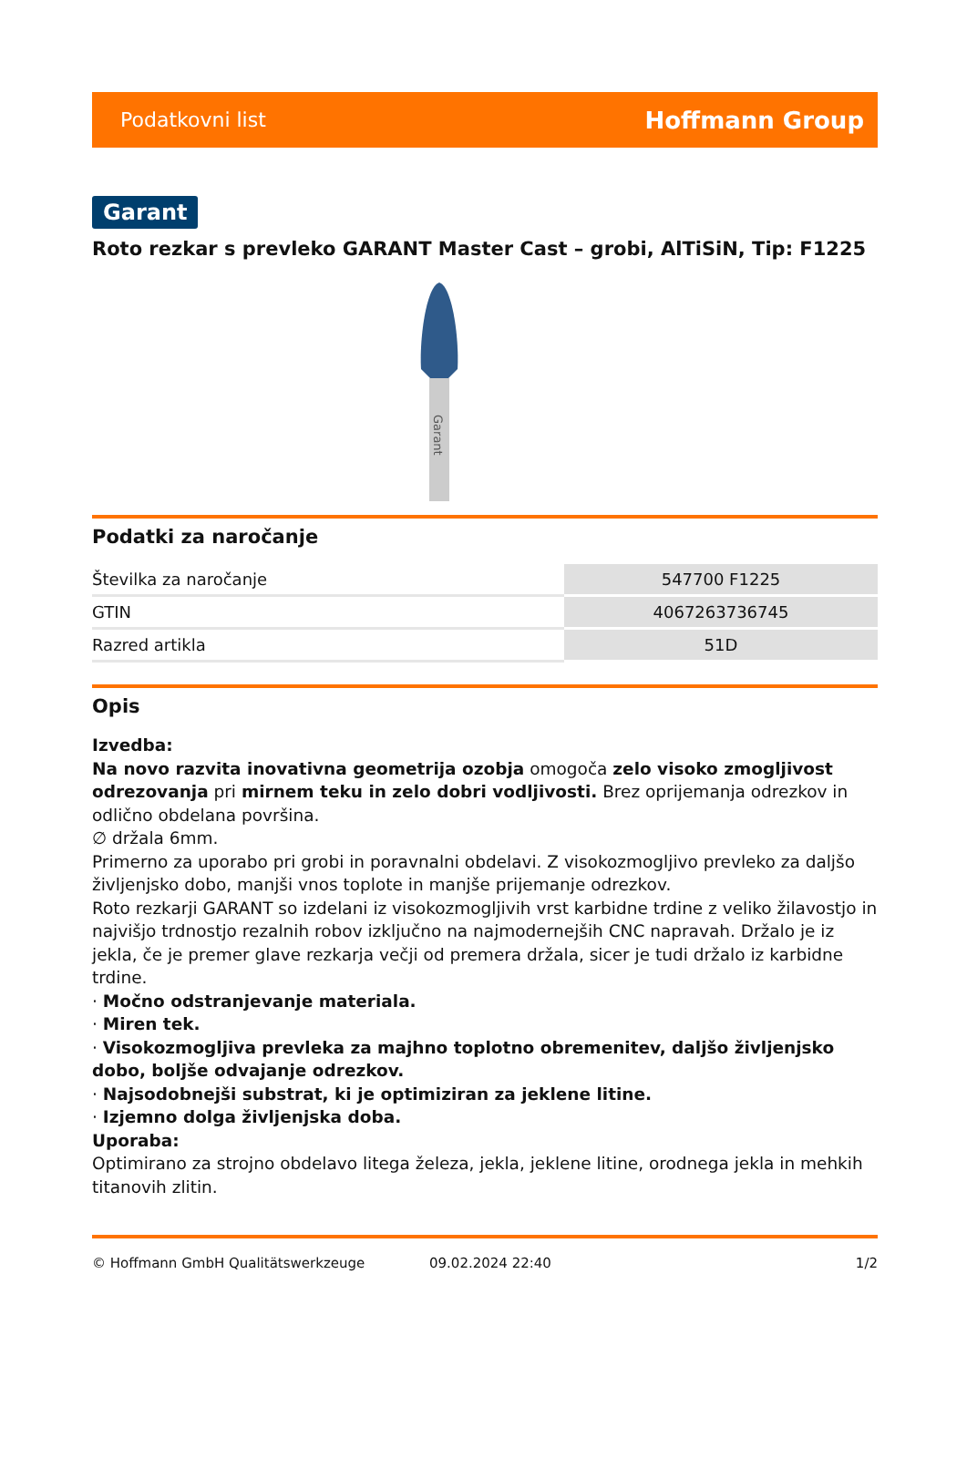Podatkovni list Hoffmann Group
Garant
Roto rezkar s prevleko GARANT Master Cast – grobi, AlTiSiN, Tip: F1225
Garant
Podatki za naročanje
| Številka za naročanje | 547700 F1225 |
| GTIN | 4067263736745 |
| Razred artikla | 51D |
Opis
Izvedba:
Na novo razvita inovativna geometrija ozobja omogoča zelo visoko zmogljivost odrezovanja pri mirnem teku in zelo dobri vodljivosti. Brez oprijemanja odrezkov in odlično obdelana površina.
∅ držala 6mm.
Primerno za uporabo pri grobi in poravnalni obdelavi. Z visokozmogljivo prevleko za daljšo življenjsko dobo, manjši vnos toplote in manjše prijemanje odrezkov.
Roto rezkarji GARANT so izdelani iz visokozmogljivih vrst karbidne trdine z veliko žilavostjo in najvišjo trdnostjo rezalnih robov izključno na najmodernejših CNC napravah. Držalo je iz jekla, če je premer glave rezkarja večji od premera držala, sicer je tudi držalo iz karbidne trdine.
· Močno odstranjevanje materiala.
· Miren tek.
· Visokozmogljiva prevleka za majhno toplotno obremenitev, daljšo življenjsko dobo, boljše odvajanje odrezkov.
· Najsodobnejši substrat, ki je optimiziran za jeklene litine.
· Izjemno dolga življenjska doba.
Uporaba:
Optimirano za strojno obdelavo litega železa, jekla, jeklene litine, orodnega jekla in mehkih titanovih zlitin.
© Hoffmann GmbH Qualitätswerkzeuge 09.02.2024 22:40 1/2